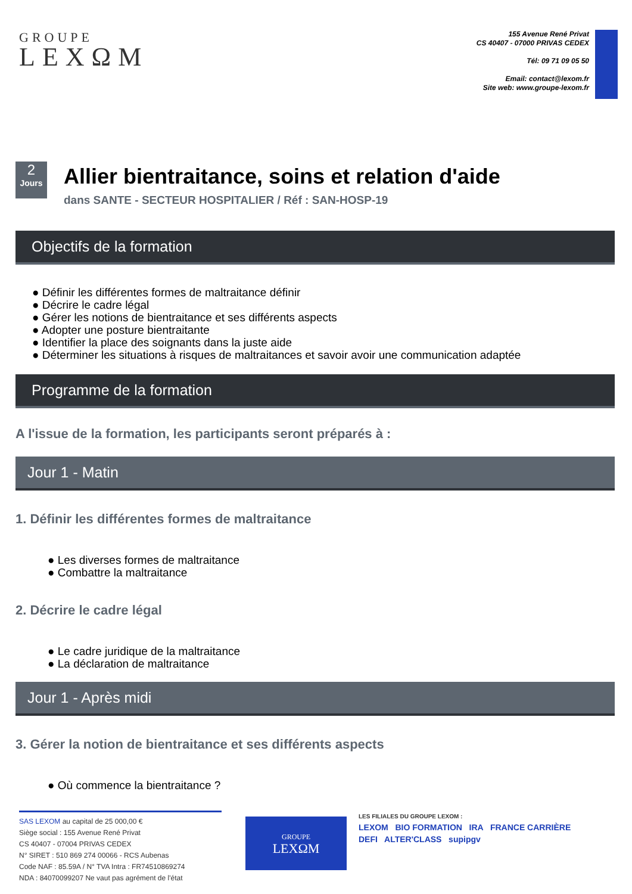GROUPE
LEXΩM
155 Avenue René Privat
CS 40407 - 07000 PRIVAS CEDEX
Tél: 09 71 09 05 50
Email: contact@lexom.fr
Site web: www.groupe-lexom.fr
2
Jours
Allier bientraitance, soins et relation d'aide
dans SANTE - SECTEUR HOSPITALIER / Réf : SAN-HOSP-19
Objectifs de la formation
● Définir les différentes formes de maltraitance définir
● Décrire le cadre légal
● Gérer les notions de bientraitance et ses différents aspects
● Adopter une posture bientraitante
● Identifier la place des soignants dans la juste aide
● Déterminer les situations à risques de maltraitances et savoir avoir une communication adaptée
Programme de la formation
A l'issue de la formation, les participants seront préparés à :
Jour 1 - Matin
1. Définir les différentes formes de maltraitance
● Les diverses formes de maltraitance
● Combattre la maltraitance
2. Décrire le cadre légal
● Le cadre juridique de la maltraitance
● La déclaration de maltraitance
Jour 1 - Après midi
3. Gérer la notion de bientraitance et ses différents aspects
● Où commence la bientraitance ?
SAS LEXOM au capital de 25 000,00 €
Siège social : 155 Avenue René Privat
CS 40407 - 07004 PRIVAS CEDEX
N° SIRET : 510 869 274 00066 - RCS Aubenas
Code NAF : 85.59A / N° TVA Intra : FR74510869274
NDA : 84070099207 Ne vaut pas agrément de l'état
GROUPE
LEXΩM
LES FILIALES DU GROUPE LEXOM :
LEXOM BIO FORMATION IRA FRANCE CARRIÈRE
DEFI ALTER'CLASS supipgv